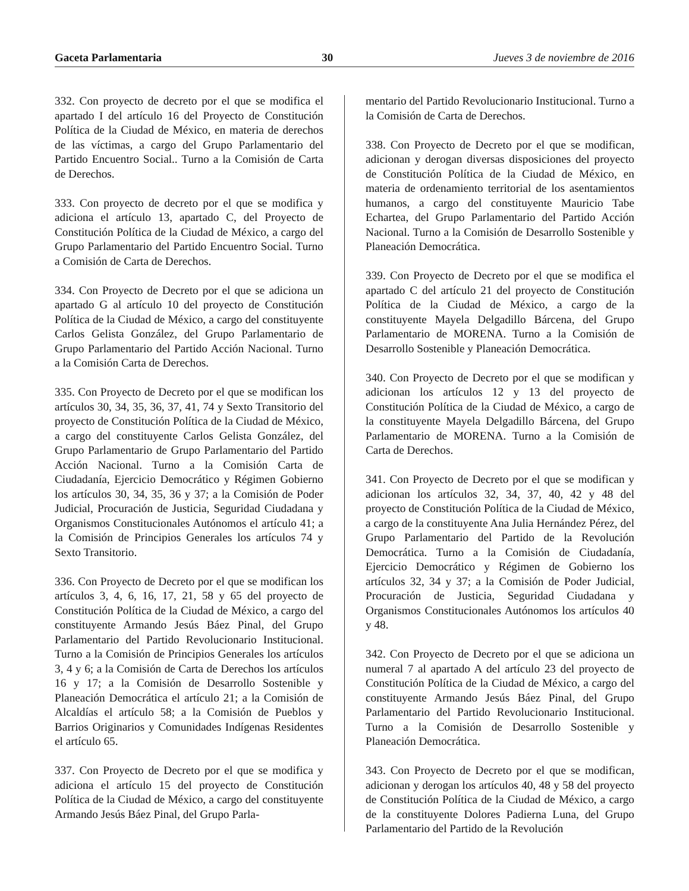Gaceta Parlamentaria 30 Jueves 3 de noviembre de 2016
332. Con proyecto de decreto por el que se modifica el apartado I del artículo 16 del Proyecto de Constitución Política de la Ciudad de México, en materia de derechos de las víctimas, a cargo del Grupo Parlamentario del Partido Encuentro Social.. Turno a la Comisión de Carta de Derechos.
333. Con proyecto de decreto por el que se modifica y adiciona el artículo 13, apartado C, del Proyecto de Constitución Política de la Ciudad de México, a cargo del Grupo Parlamentario del Partido Encuentro Social. Turno a Comisión de Carta de Derechos.
334. Con Proyecto de Decreto por el que se adiciona un apartado G al artículo 10 del proyecto de Constitución Política de la Ciudad de México, a cargo del constituyente Carlos Gelista González, del Grupo Parlamentario de Grupo Parlamentario del Partido Acción Nacional. Turno a la Comisión Carta de Derechos.
335. Con Proyecto de Decreto por el que se modifican los artículos 30, 34, 35, 36, 37, 41, 74 y Sexto Transitorio del proyecto de Constitución Política de la Ciudad de México, a cargo del constituyente Carlos Gelista González, del Grupo Parlamentario de Grupo Parlamentario del Partido Acción Nacional. Turno a la Comisión Carta de Ciudadanía, Ejercicio Democrático y Régimen Gobierno los artículos 30, 34, 35, 36 y 37; a la Comisión de Poder Judicial, Procuración de Justicia, Seguridad Ciudadana y Organismos Constitucionales Autónomos el artículo 41; a la Comisión de Principios Generales los artículos 74 y Sexto Transitorio.
336. Con Proyecto de Decreto por el que se modifican los artículos 3, 4, 6, 16, 17, 21, 58 y 65 del proyecto de Constitución Política de la Ciudad de México, a cargo del constituyente Armando Jesús Báez Pinal, del Grupo Parlamentario del Partido Revolucionario Institucional. Turno a la Comisión de Principios Generales los artículos 3, 4 y 6; a la Comisión de Carta de Derechos los artículos 16 y 17; a la Comisión de Desarrollo Sostenible y Planeación Democrática el artículo 21; a la Comisión de Alcaldías el artículo 58; a la Comisión de Pueblos y Barrios Originarios y Comunidades Indígenas Residentes el artículo 65.
337. Con Proyecto de Decreto por el que se modifica y adiciona el artículo 15 del proyecto de Constitución Política de la Ciudad de México, a cargo del constituyente Armando Jesús Báez Pinal, del Grupo Parla-
mentario del Partido Revolucionario Institucional. Turno a la Comisión de Carta de Derechos.
338. Con Proyecto de Decreto por el que se modifican, adicionan y derogan diversas disposiciones del proyecto de Constitución Política de la Ciudad de México, en materia de ordenamiento territorial de los asentamientos humanos, a cargo del constituyente Mauricio Tabe Echartea, del Grupo Parlamentario del Partido Acción Nacional. Turno a la Comisión de Desarrollo Sostenible y Planeación Democrática.
339. Con Proyecto de Decreto por el que se modifica el apartado C del artículo 21 del proyecto de Constitución Política de la Ciudad de México, a cargo de la constituyente Mayela Delgadillo Bárcena, del Grupo Parlamentario de MORENA. Turno a la Comisión de Desarrollo Sostenible y Planeación Democrática.
340. Con Proyecto de Decreto por el que se modifican y adicionan los artículos 12 y 13 del proyecto de Constitución Política de la Ciudad de México, a cargo de la constituyente Mayela Delgadillo Bárcena, del Grupo Parlamentario de MORENA. Turno a la Comisión de Carta de Derechos.
341. Con Proyecto de Decreto por el que se modifican y adicionan los artículos 32, 34, 37, 40, 42 y 48 del proyecto de Constitución Política de la Ciudad de México, a cargo de la constituyente Ana Julia Hernández Pérez, del Grupo Parlamentario del Partido de la Revolución Democrática. Turno a la Comisión de Ciudadanía, Ejercicio Democrático y Régimen de Gobierno los artículos 32, 34 y 37; a la Comisión de Poder Judicial, Procuración de Justicia, Seguridad Ciudadana y Organismos Constitucionales Autónomos los artículos 40 y 48.
342. Con Proyecto de Decreto por el que se adiciona un numeral 7 al apartado A del artículo 23 del proyecto de Constitución Política de la Ciudad de México, a cargo del constituyente Armando Jesús Báez Pinal, del Grupo Parlamentario del Partido Revolucionario Institucional. Turno a la Comisión de Desarrollo Sostenible y Planeación Democrática.
343. Con Proyecto de Decreto por el que se modifican, adicionan y derogan los artículos 40, 48 y 58 del proyecto de Constitución Política de la Ciudad de México, a cargo de la constituyente Dolores Padierna Luna, del Grupo Parlamentario del Partido de la Revolución